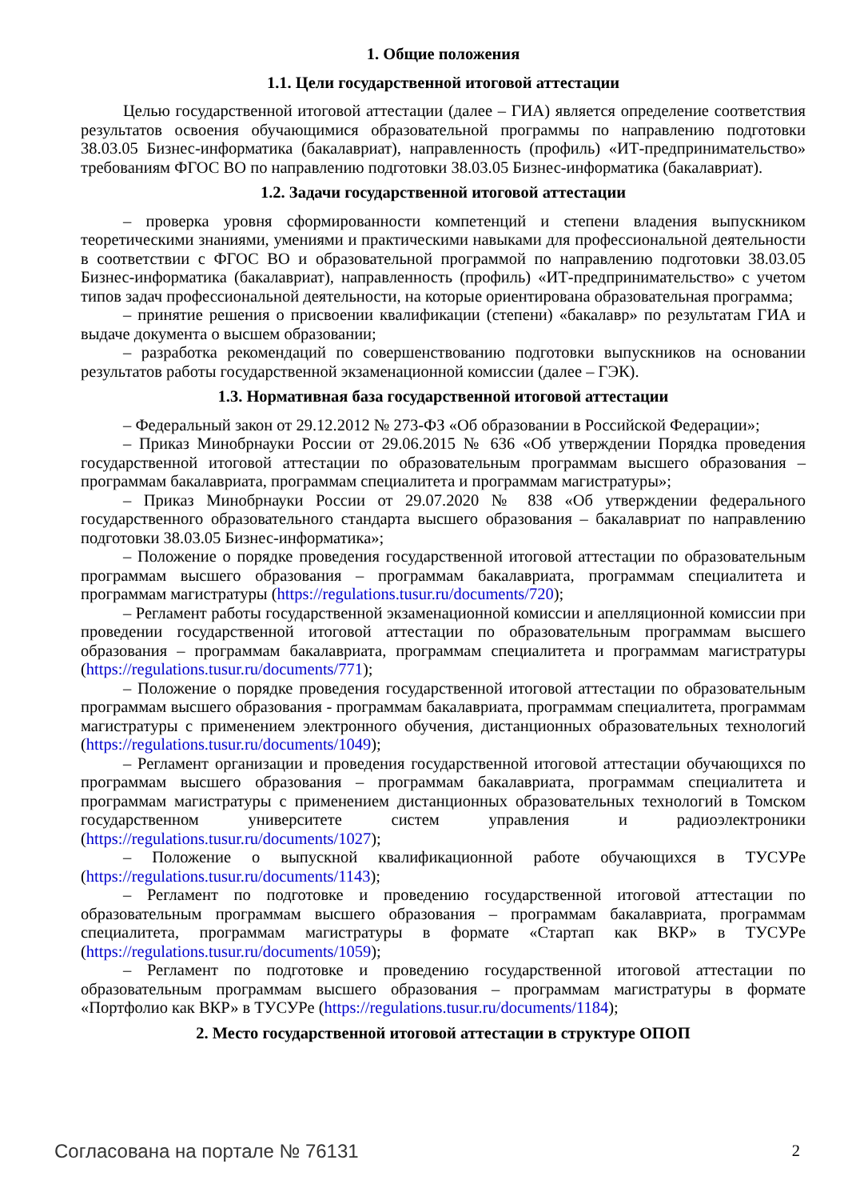1. Общие положения
1.1. Цели государственной итоговой аттестации
Целью государственной итоговой аттестации (далее – ГИА) является определение соответствия результатов освоения обучающимися образовательной программы по направлению подготовки 38.03.05 Бизнес-информатика (бакалавриат), направленность (профиль) «ИТ-предпринимательство» требованиям ФГОС ВО по направлению подготовки 38.03.05 Бизнес-информатика (бакалавриат).
1.2. Задачи государственной итоговой аттестации
– проверка уровня сформированности компетенций и степени владения выпускником теоретическими знаниями, умениями и практическими навыками для профессиональной деятельности в соответствии с ФГОС ВО и образовательной программой по направлению подготовки 38.03.05 Бизнес-информатика (бакалавриат), направленность (профиль) «ИТ-предпринимательство» с учетом типов задач профессиональной деятельности, на которые ориентирована образовательная программа;
– принятие решения о присвоении квалификации (степени) «бакалавр» по результатам ГИА и выдаче документа о высшем образовании;
– разработка рекомендаций по совершенствованию подготовки выпускников на основании результатов работы государственной экзаменационной комиссии (далее – ГЭК).
1.3. Нормативная база государственной итоговой аттестации
– Федеральный закон от 29.12.2012 № 273-ФЗ «Об образовании в Российской Федерации»;
– Приказ Минобрнауки России от 29.06.2015 № 636 «Об утверждении Порядка проведения государственной итоговой аттестации по образовательным программам высшего образования – программам бакалавриата, программам специалитета и программам магистратуры»;
– Приказ Минобрнауки России от 29.07.2020 № 838 «Об утверждении федерального государственного образовательного стандарта высшего образования – бакалавриат по направлению подготовки 38.03.05 Бизнес-информатика»;
– Положение о порядке проведения государственной итоговой аттестации по образовательным программам высшего образования – программам бакалавриата, программам специалитета и программам магистратуры (https://regulations.tusur.ru/documents/720);
– Регламент работы государственной экзаменационной комиссии и апелляционной комиссии при проведении государственной итоговой аттестации по образовательным программам высшего образования – программам бакалавриата, программам специалитета и программам магистратуры (https://regulations.tusur.ru/documents/771);
– Положение о порядке проведения государственной итоговой аттестации по образовательным программам высшего образования - программам бакалавриата, программам специалитета, программам магистратуры с применением электронного обучения, дистанционных образовательных технологий (https://regulations.tusur.ru/documents/1049);
– Регламент организации и проведения государственной итоговой аттестации обучающихся по программам высшего образования – программам бакалавриата, программам специалитета и программам магистратуры с применением дистанционных образовательных технологий в Томском государственном университете систем управления и радиоэлектроники (https://regulations.tusur.ru/documents/1027);
– Положение о выпускной квалификационной работе обучающихся в ТУСУРе (https://regulations.tusur.ru/documents/1143);
– Регламент по подготовке и проведению государственной итоговой аттестации по образовательным программам высшего образования – программам бакалавриата, программам специалитета, программам магистратуры в формате «Стартап как ВКР» в ТУСУРе (https://regulations.tusur.ru/documents/1059);
– Регламент по подготовке и проведению государственной итоговой аттестации по образовательным программам высшего образования – программам магистратуры в формате «Портфолио как ВКР» в ТУСУРе (https://regulations.tusur.ru/documents/1184);
2. Место государственной итоговой аттестации в структуре ОПОП
Согласована на портале № 76131 2